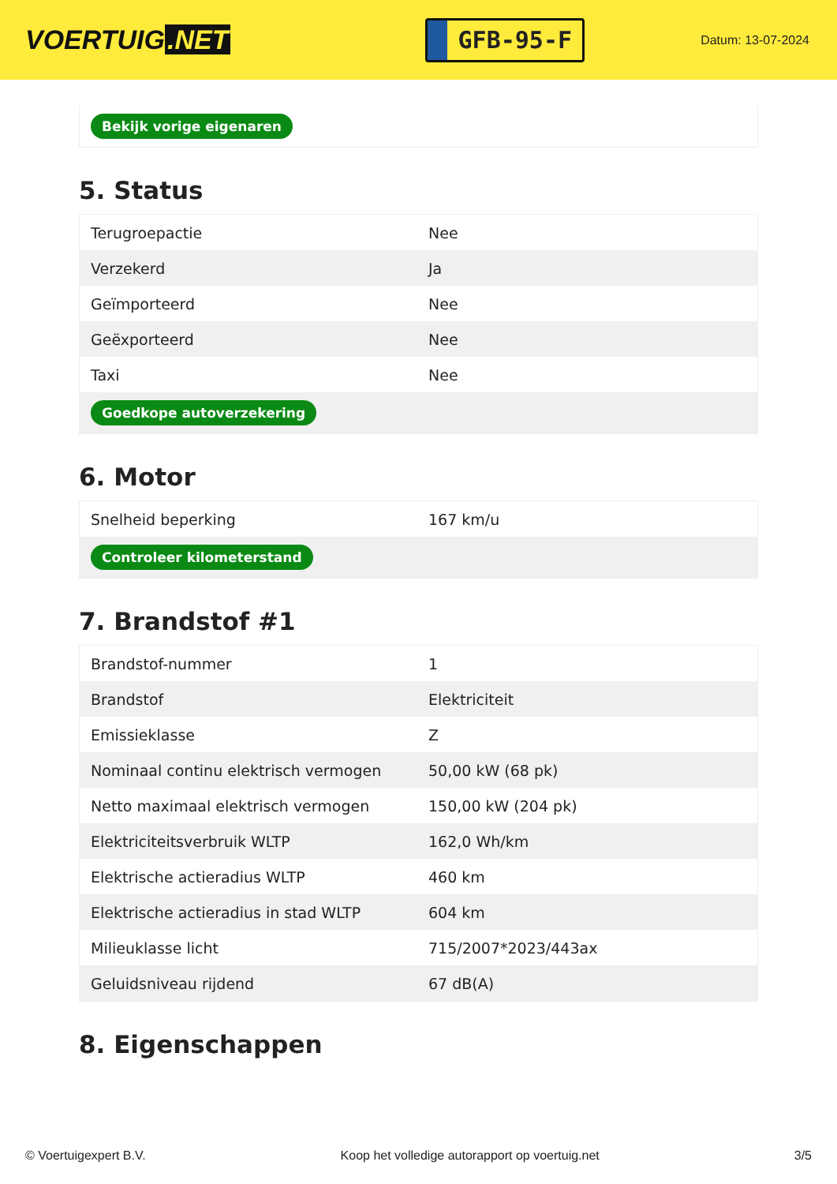VOERTUIG.NET
GFB-95-F
Datum: 13-07-2024
Bekijk vorige eigenaren
5. Status
| Terugroepactie | Nee |
| Verzekerd | Ja |
| Geïmporteerd | Nee |
| Geëxporteerd | Nee |
| Taxi | Nee |
| Goedkope autoverzekering | |
6. Motor
| Snelheid beperking | 167 km/u |
| Controleer kilometerstand | |
7. Brandstof #1
| Brandstof-nummer | 1 |
| Brandstof | Elektriciteit |
| Emissieklasse | Z |
| Nominaal continu elektrisch vermogen | 50,00 kW (68 pk) |
| Netto maximaal elektrisch vermogen | 150,00 kW (204 pk) |
| Elektriciteitsverbruik WLTP | 162,0 Wh/km |
| Elektrische actieradius WLTP | 460 km |
| Elektrische actieradius in stad WLTP | 604 km |
| Milieuklasse licht | 715/2007*2023/443ax |
| Geluidsniveau rijdend | 67 dB(A) |
8. Eigenschappen
© Voertuigexpert B.V. Koop het volledige autorapport op voertuig.net 3/5